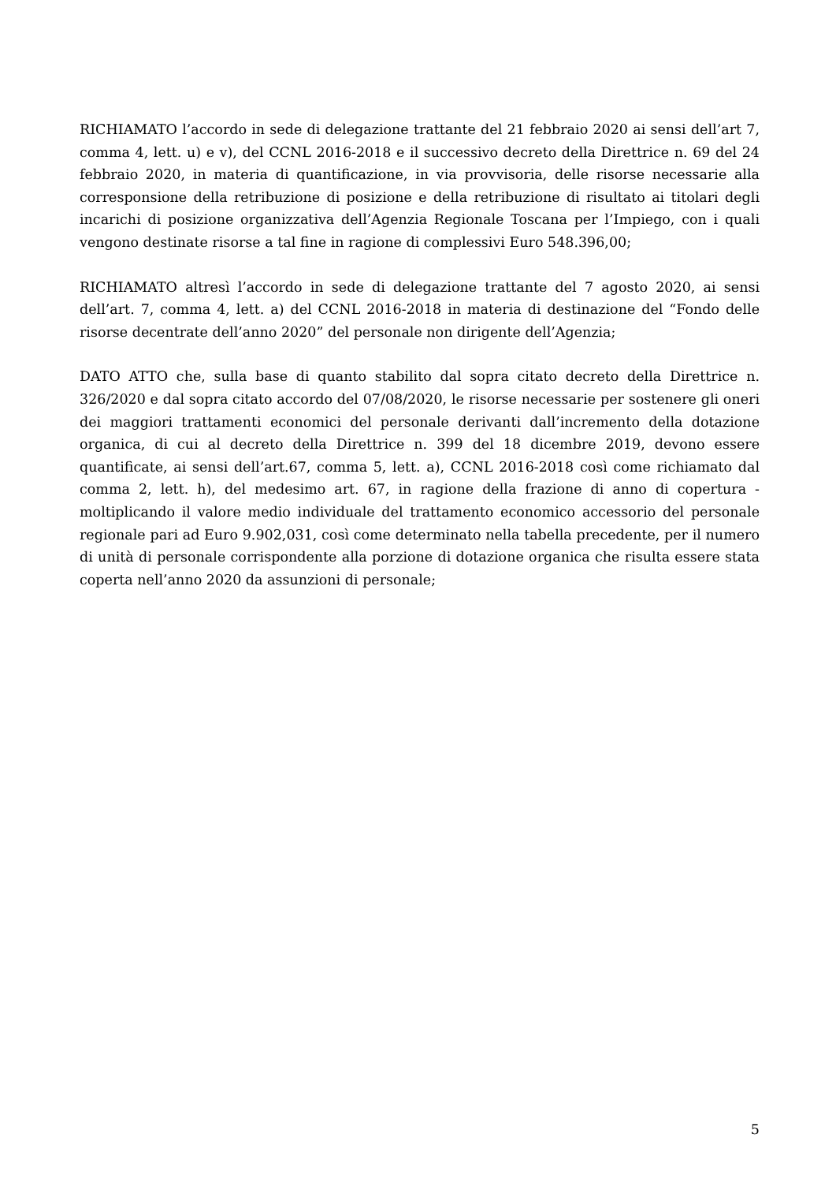RICHIAMATO l’accordo in sede di delegazione trattante del 21 febbraio 2020 ai sensi dell’art 7, comma 4, lett. u) e v), del CCNL 2016-2018 e il successivo decreto della Direttrice n. 69 del 24 febbraio 2020, in materia di quantificazione, in via provvisoria, delle risorse necessarie alla corresponsione della retribuzione di posizione e della retribuzione di risultato ai titolari degli incarichi di posizione organizzativa dell’Agenzia Regionale Toscana per l’Impiego, con i quali vengono destinate risorse a tal fine in ragione di complessivi Euro 548.396,00;
RICHIAMATO altresì l’accordo in sede di delegazione trattante del 7 agosto 2020, ai sensi dell’art. 7, comma 4, lett. a) del CCNL 2016-2018 in materia di destinazione del “Fondo delle risorse decentrate dell’anno 2020” del personale non dirigente dell’Agenzia;
DATO ATTO che, sulla base di quanto stabilito dal sopra citato decreto della Direttrice n. 326/2020 e dal sopra citato accordo del 07/08/2020, le risorse necessarie per sostenere gli oneri dei maggiori trattamenti economici del personale derivanti dall’incremento della dotazione organica, di cui al decreto della Direttrice n. 399 del 18 dicembre 2019, devono essere quantificate, ai sensi dell’art.67, comma 5, lett. a), CCNL 2016-2018 così come richiamato dal comma 2, lett. h), del medesimo art. 67, in ragione della frazione di anno di copertura - moltiplicando il valore medio individuale del trattamento economico accessorio del personale regionale pari ad Euro 9.902,031, così come determinato nella tabella precedente, per il numero di unità di personale corrispondente alla porzione di dotazione organica che risulta essere stata coperta nell’anno 2020 da assunzioni di personale;
5